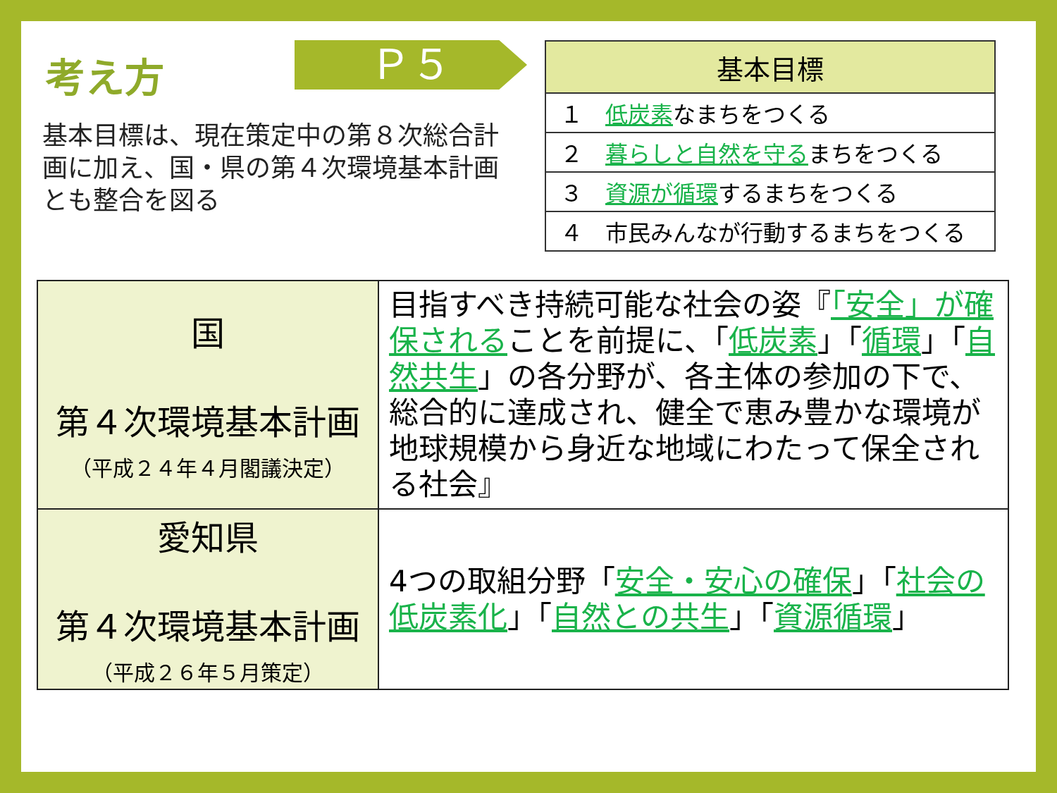考え方 Ｐ５
基本目標は、現在策定中の第８次総合計画に加え、国・県の第４次環境基本計画とも整合を図る
| 基本目標 |
| --- |
| １ 低炭素 なまちをつくる |
| ２ 暮らしと自然を守る まちをつくる |
| ３ 資源が循環 するまちをつくる |
| ４ 市民みんなが行動するまちをつくる |
| 国 第４次環境基本計画 （平成２４年４月閣議決定） | 目指すべき持続可能な社会の姿『 「安全」が確保される ことを前提に、「 低炭素 」「 循環 」「 自然共生 」の各分野が、各主体の参加の下で、総合的に達成され、健全で恵み豊かな環境が地球規模から身近な地域にわたって保全される社会』 |
| 愛知県 第４次環境基本計画 （平成２６年５月策定） | 4つの取組分野「 安全・安心の確保 」「 社会の低炭素化 」「 自然との共生 」「 資源循環 」 |